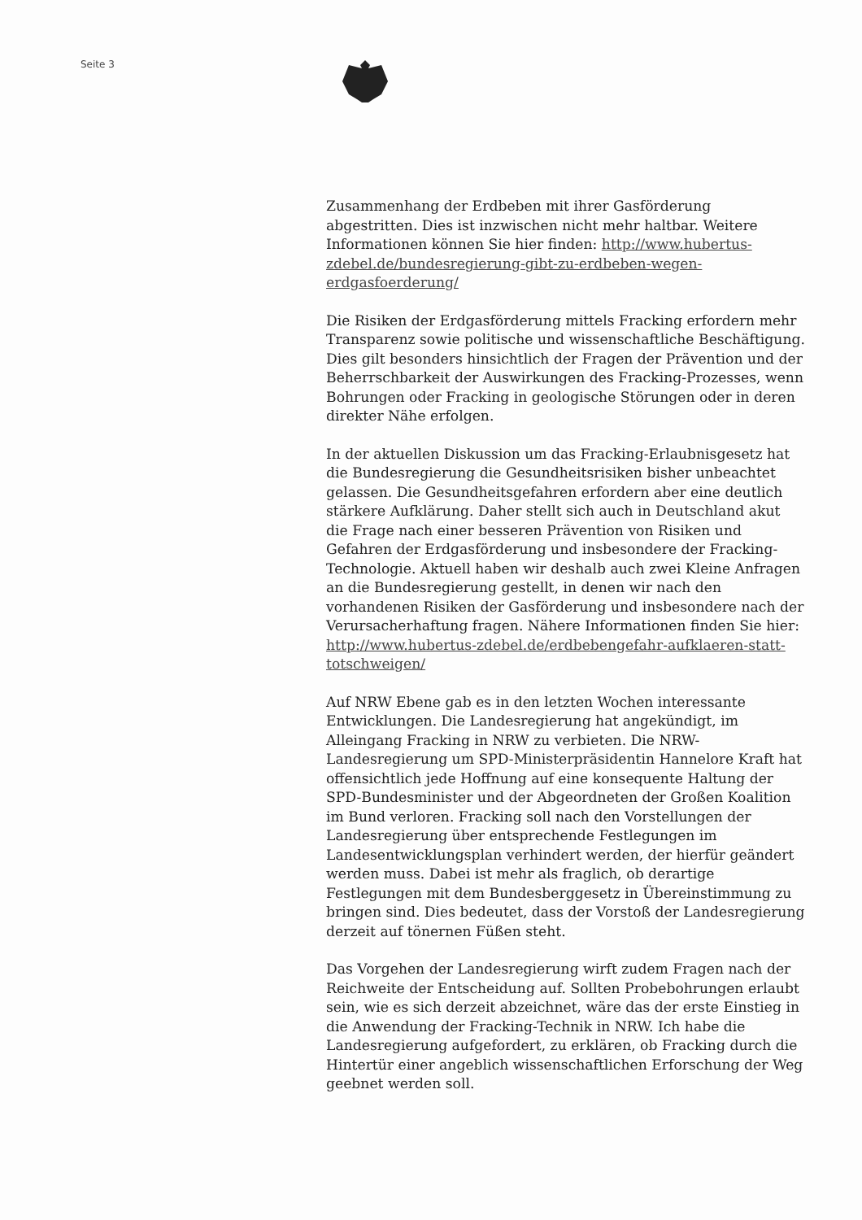Seite 3
Zusammenhang der Erdbeben mit ihrer Gasförderung abgestritten. Dies ist inzwischen nicht mehr haltbar. Weitere Informationen können Sie hier finden: http://www.hubertus-zdebel.de/bundesregierung-gibt-zu-erdbeben-wegen-erdgasfoerderung/
Die Risiken der Erdgasförderung mittels Fracking erfordern mehr Transparenz sowie politische und wissenschaftliche Beschäftigung. Dies gilt besonders hinsichtlich der Fragen der Prävention und der Beherrschbarkeit der Auswirkungen des Fracking-Prozesses, wenn Bohrungen oder Fracking in geologische Störungen oder in deren direkter Nähe erfolgen.
In der aktuellen Diskussion um das Fracking-Erlaubnisgesetz hat die Bundesregierung die Gesundheitsrisiken bisher unbeachtet gelassen. Die Gesundheitsgefahren erfordern aber eine deutlich stärkere Aufklärung. Daher stellt sich auch in Deutschland akut die Frage nach einer besseren Prävention von Risiken und Gefahren der Erdgasförderung und insbesondere der Fracking-Technologie. Aktuell haben wir deshalb auch zwei Kleine Anfragen an die Bundesregierung gestellt, in denen wir nach den vorhandenen Risiken der Gasförderung und insbesondere nach der Verursacherhaftung fragen. Nähere Informationen finden Sie hier: http://www.hubertus-zdebel.de/erdbebengefahr-aufklaeren-statt-totschweigen/
Auf NRW Ebene gab es in den letzten Wochen interessante Entwicklungen. Die Landesregierung hat angekündigt, im Alleingang Fracking in NRW zu verbieten. Die NRW-Landesregierung um SPD-Ministerpräsidentin Hannelore Kraft hat offensichtlich jede Hoffnung auf eine konsequente Haltung der SPD-Bundesminister und der Abgeordneten der Großen Koalition im Bund verloren. Fracking soll nach den Vorstellungen der Landesregierung über entsprechende Festlegungen im Landesentwicklungsplan verhindert werden, der hierfür geändert werden muss. Dabei ist mehr als fraglich, ob derartige Festlegungen mit dem Bundesberggesetz in Übereinstimmung zu bringen sind. Dies bedeutet, dass der Vorstoß der Landesregierung derzeit auf tönernen Füßen steht.
Das Vorgehen der Landesregierung wirft zudem Fragen nach der Reichweite der Entscheidung auf. Sollten Probebohrungen erlaubt sein, wie es sich derzeit abzeichnet, wäre das der erste Einstieg in die Anwendung der Fracking-Technik in NRW. Ich habe die Landesregierung aufgefordert, zu erklären, ob Fracking durch die Hintertür einer angeblich wissenschaftlichen Erforschung der Weg geebnet werden soll.